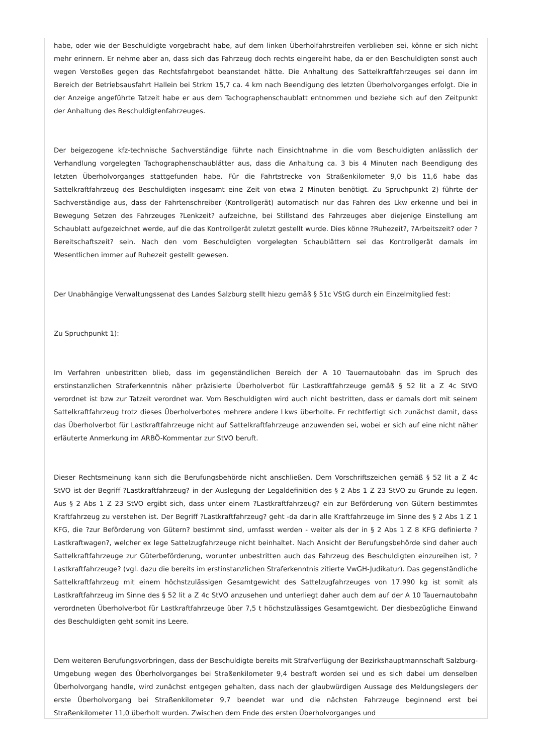habe, oder wie der Beschuldigte vorgebracht habe, auf dem linken Überholfahrstreifen verblieben sei, könne er sich nicht mehr erinnern. Er nehme aber an, dass sich das Fahrzeug doch rechts eingereiht habe, da er den Beschuldigten sonst auch wegen Verstoßes gegen das Rechtsfahrgebot beanstandet hätte. Die Anhaltung des Sattelkraftfahrzeuges sei dann im Bereich der Betriebsausfahrt Hallein bei Strkm 15,7 ca. 4 km nach Beendigung des letzten Überholvorganges erfolgt. Die in der Anzeige angeführte Tatzeit habe er aus dem Tachographenschaublatt entnommen und beziehe sich auf den Zeitpunkt der Anhaltung des Beschuldigtenfahrzeuges.
Der beigezogene kfz-technische Sachverständige führte nach Einsichtnahme in die vom Beschuldigten anlässlich der Verhandlung vorgelegten Tachographenschaublätter aus, dass die Anhaltung ca. 3 bis 4 Minuten nach Beendigung des letzten Überholvorganges stattgefunden habe. Für die Fahrtstrecke von Straßenkilometer 9,0 bis 11,6 habe das Sattelkraftfahrzeug des Beschuldigten insgesamt eine Zeit von etwa 2 Minuten benötigt. Zu Spruchpunkt 2) führte der Sachverständige aus, dass der Fahrtenschreiber (Kontrollgerät) automatisch nur das Fahren des Lkw erkenne und bei in Bewegung Setzen des Fahrzeuges ?Lenkzeit? aufzeichne, bei Stillstand des Fahrzeuges aber diejenige Einstellung am Schaublatt aufgezeichnet werde, auf die das Kontrollgerät zuletzt gestellt wurde. Dies könne ?Ruhezeit?, ?Arbeitszeit? oder ?Bereitschaftszeit? sein. Nach den vom Beschuldigten vorgelegten Schaublättern sei das Kontrollgerät damals im Wesentlichen immer auf Ruhezeit gestellt gewesen.
Der Unabhängige Verwaltungssenat des Landes Salzburg stellt hiezu gemäß § 51c VStG durch ein Einzelmitglied fest:
Zu Spruchpunkt 1):
Im Verfahren unbestritten blieb, dass im gegenständlichen Bereich der A 10 Tauernautobahn das im Spruch des erstinstanzlichen Straferkenntnis näher präzisierte Überholverbot für Lastkraftfahrzeuge gemäß § 52 lit a Z 4c StVO verordnet ist bzw zur Tatzeit verordnet war. Vom Beschuldigten wird auch nicht bestritten, dass er damals dort mit seinem Sattelkraftfahrzeug trotz dieses Überholverbotes mehrere andere Lkws überholte. Er rechtfertigt sich zunächst damit, dass das Überholverbot für Lastkraftfahrzeuge nicht auf Sattelkraftfahrzeuge anzuwenden sei, wobei er sich auf eine nicht näher erläuterte Anmerkung im ARBÖ-Kommentar zur StVO beruft.
Dieser Rechtsmeinung kann sich die Berufungsbehörde nicht anschließen. Dem Vorschriftszeichen gemäß § 52 lit a Z 4c StVO ist der Begriff ?Lastkraftfahrzeug? in der Auslegung der Legaldefinition des § 2 Abs 1 Z 23 StVO zu Grunde zu legen. Aus § 2 Abs 1 Z 23 StVO ergibt sich, dass unter einem ?Lastkraftfahrzeug? ein zur Beförderung von Gütern bestimmtes Kraftfahrzeug zu verstehen ist. Der Begriff ?Lastkraftfahrzeug? geht -da darin alle Kraftfahrzeuge im Sinne des § 2 Abs 1 Z 1 KFG, die ?zur Beförderung von Gütern? bestimmt sind, umfasst werden - weiter als der in § 2 Abs 1 Z 8 KFG definierte ?Lastkraftwagen?, welcher ex lege Sattelzugfahrzeuge nicht beinhaltet. Nach Ansicht der Berufungsbehörde sind daher auch Sattelkraftfahrzeuge zur Güterbeförderung, worunter unbestritten auch das Fahrzeug des Beschuldigten einzureihen ist, ?Lastkraftfahrzeuge? (vgl. dazu die bereits im erstinstanzlichen Straferkenntnis zitierte VwGH-Judikatur). Das gegenständliche Sattelkraftfahrzeug mit einem höchstzulässigen Gesamtgewicht des Sattelzugfahrzeuges von 17.990 kg ist somit als Lastkraftfahrzeug im Sinne des § 52 lit a Z 4c StVO anzusehen und unterliegt daher auch dem auf der A 10 Tauernautobahn verordneten Überholverbot für Lastkraftfahrzeuge über 7,5 t höchstzulässiges Gesamtgewicht. Der diesbezügliche Einwand des Beschuldigten geht somit ins Leere.
Dem weiteren Berufungsvorbringen, dass der Beschuldigte bereits mit Strafverfügung der Bezirkshauptmannschaft Salzburg-Umgebung wegen des Überholvorganges bei Straßenkilometer 9,4 bestraft worden sei und es sich dabei um denselben Überholvorgang handle, wird zunächst entgegen gehalten, dass nach der glaubwürdigen Aussage des Meldungslegers der erste Überholvorgang bei Straßenkilometer 9,7 beendet war und die nächsten Fahrzeuge beginnend erst bei Straßenkilometer 11,0 überholt wurden. Zwischen dem Ende des ersten Überholvorganges und